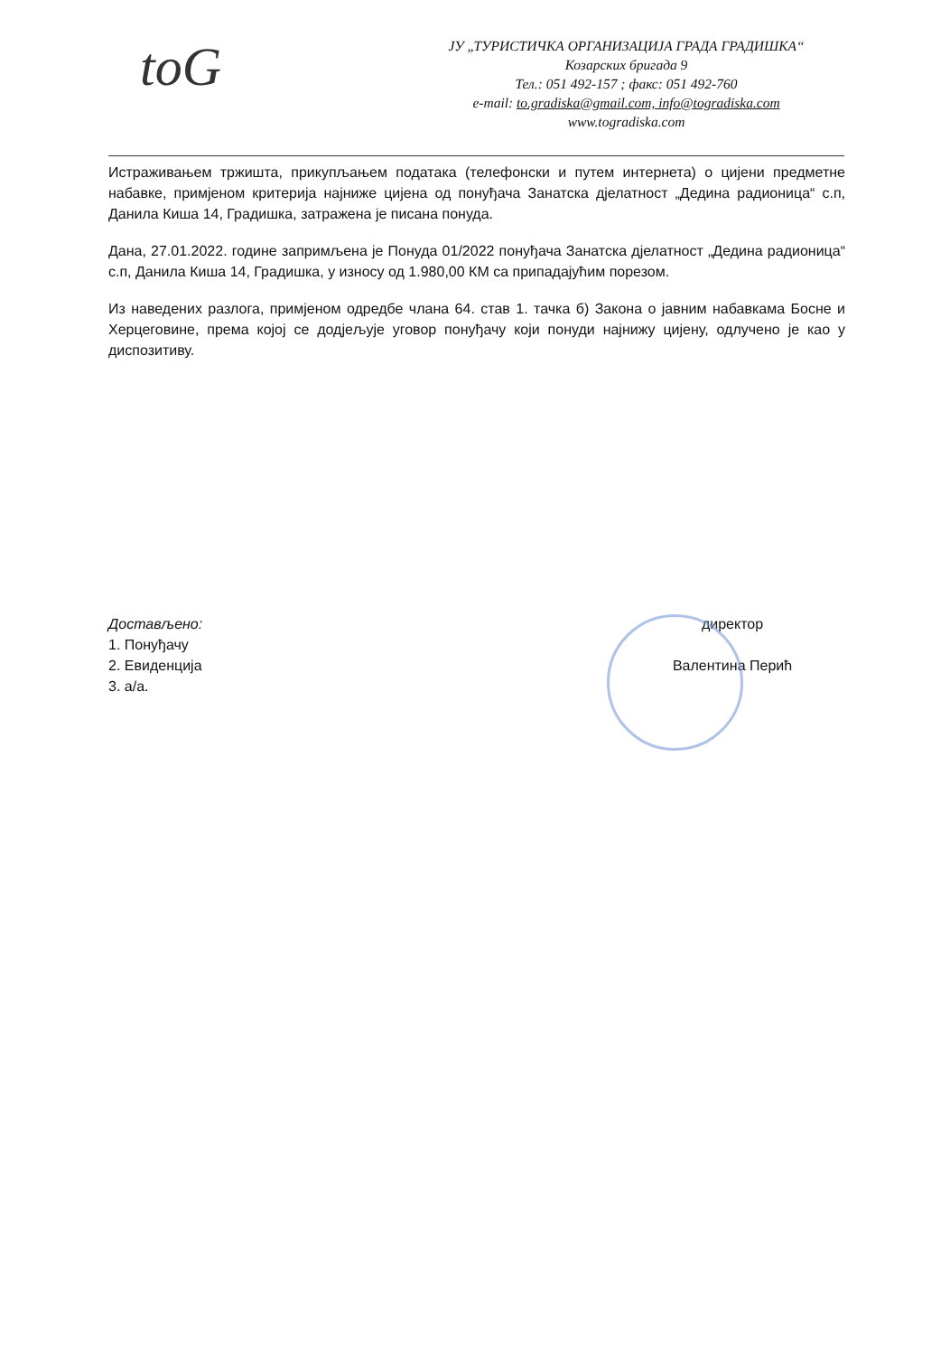toG
ЈУ „ТУРИСТИЧКА ОРГАНИЗАЦИЈА ГРАДА ГРАДИШКА“
Козарских бригада 9
Тел.: 051 492-157 ; факс: 051 492-760
e-mail: to.gradiska@gmail.com, info@togradiska.com
www.togradiska.com
Истраживањем тржишта, прикупљањем података (телефонски и путем интернета) о цијени предметне набавке, примјеном критерија најниже цијена од понуђача Занатска дјелатност „Дедина радионица“ с.п, Данила Киша 14, Градишка, затражена је писана понуда.
Дана, 27.01.2022. године запримљена је Понуда 01/2022 понуђача Занатска дјелатност „Дедина радионица“ с.п, Данила Киша 14, Градишка, у износу од 1.980,00 КМ са припадајућим порезом.
Из наведених разлога, примјеном одредбе члана 64. став 1. тачка б) Закона о јавним набавкама Босне и Херцеговине, према којој се додјељује уговор понуђачу који понуди најнижу цијену, одлучено је као у диспозитиву.
Достављено:
1. Понуђачу
2. Евиденција
3. а/а.
директор
Валентина Перић